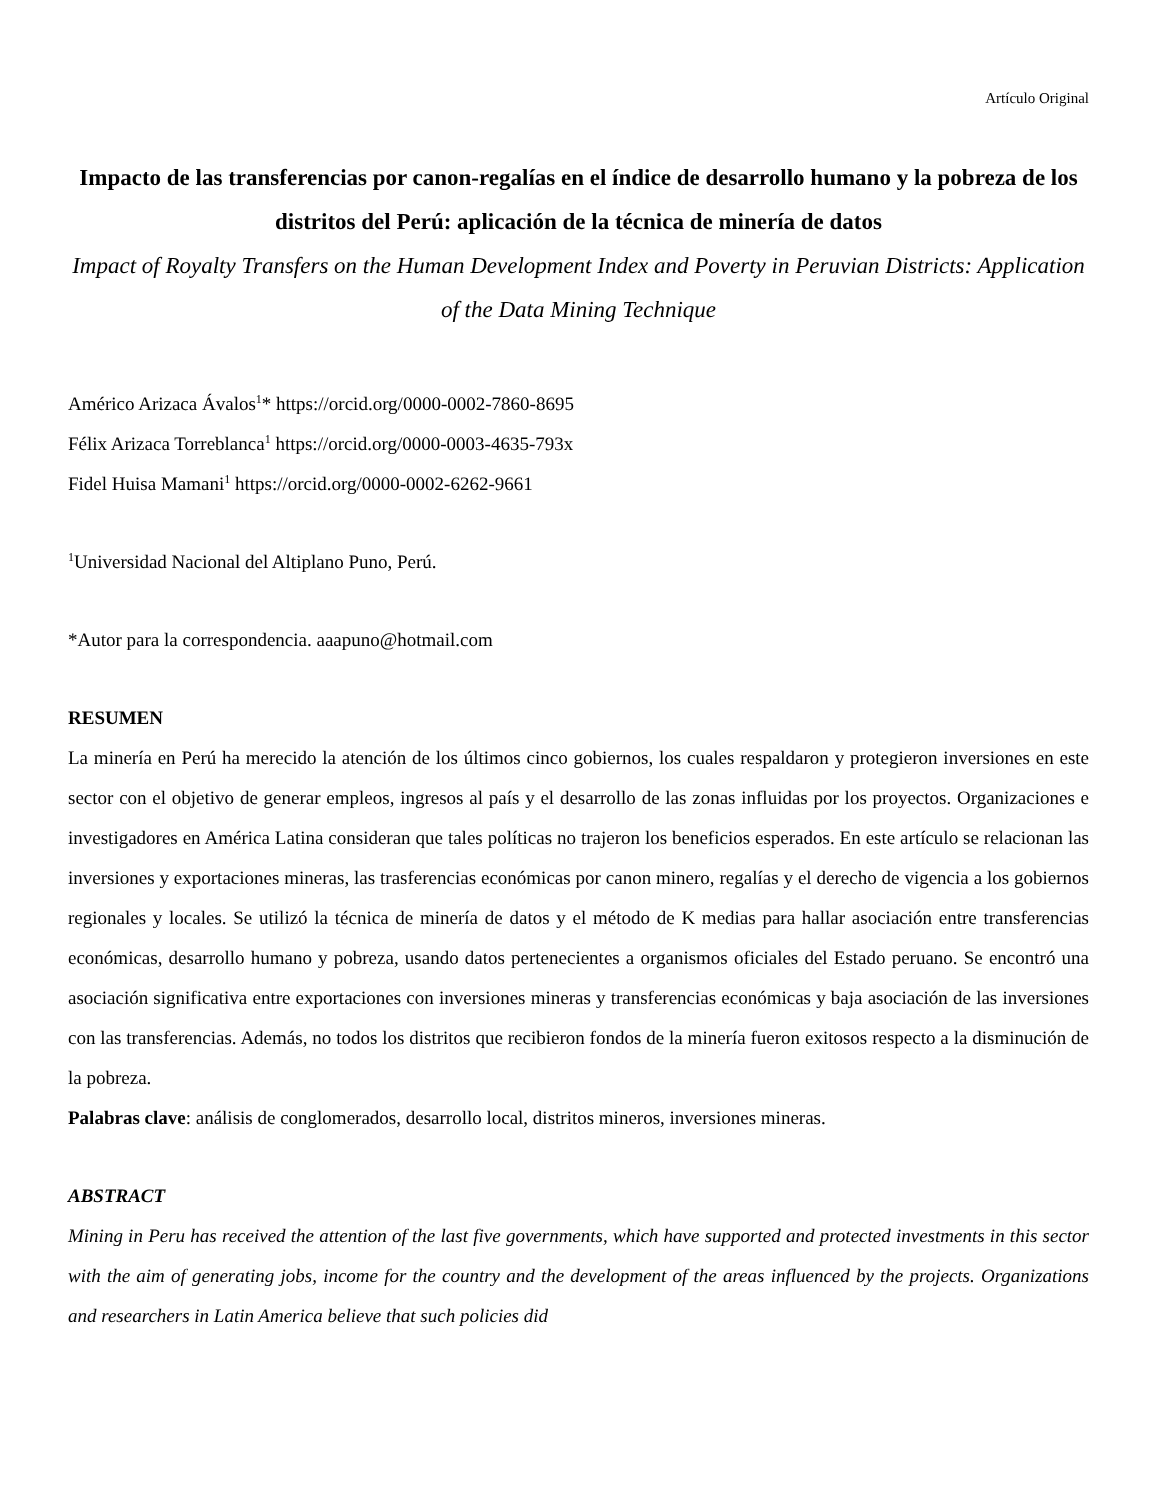Artículo Original
Impacto de las transferencias por canon-regalías en el índice de desarrollo humano y la pobreza de los distritos del Perú: aplicación de la técnica de minería de datos
Impact of Royalty Transfers on the Human Development Index and Poverty in Peruvian Districts: Application of the Data Mining Technique
Américo Arizaca Ávalos<sup>1</sup>* https://orcid.org/0000-0002-7860-8695
Félix Arizaca Torreblanca<sup>1</sup> https://orcid.org/0000-0003-4635-793x
Fidel Huisa Mamani<sup>1</sup> https://orcid.org/0000-0002-6262-9661
<sup>1</sup> Universidad Nacional del Altiplano Puno, Perú.
*Autor para la correspondencia. aaapuno@hotmail.com
RESUMEN
La minería en Perú ha merecido la atención de los últimos cinco gobiernos, los cuales respaldaron y protegieron inversiones en este sector con el objetivo de generar empleos, ingresos al país y el desarrollo de las zonas influidas por los proyectos. Organizaciones e investigadores en América Latina consideran que tales políticas no trajeron los beneficios esperados. En este artículo se relacionan las inversiones y exportaciones mineras, las trasferencias económicas por canon minero, regalías y el derecho de vigencia a los gobiernos regionales y locales. Se utilizó la técnica de minería de datos y el método de K medias para hallar asociación entre transferencias económicas, desarrollo humano y pobreza, usando datos pertenecientes a organismos oficiales del Estado peruano. Se encontró una asociación significativa entre exportaciones con inversiones mineras y transferencias económicas y baja asociación de las inversiones con las transferencias. Además, no todos los distritos que recibieron fondos de la minería fueron exitosos respecto a la disminución de la pobreza.
Palabras clave: análisis de conglomerados, desarrollo local, distritos mineros, inversiones mineras.
ABSTRACT
Mining in Peru has received the attention of the last five governments, which have supported and protected investments in this sector with the aim of generating jobs, income for the country and the development of the areas influenced by the projects. Organizations and researchers in Latin America believe that such policies did